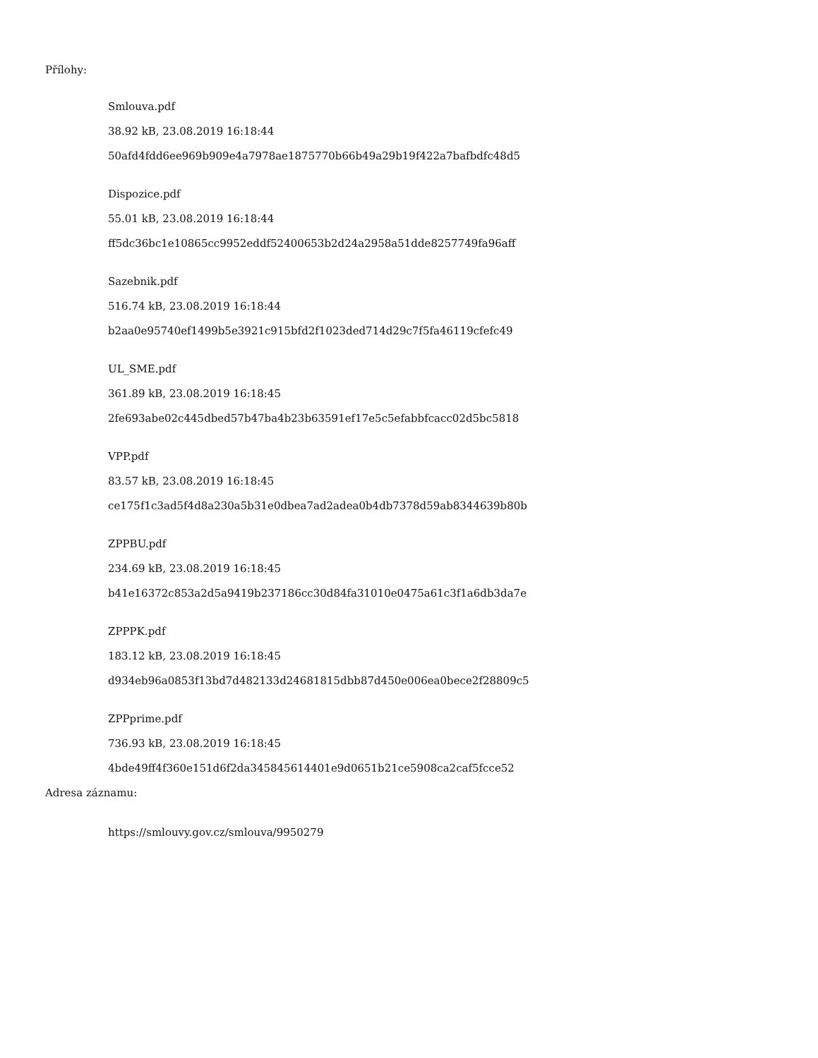Přílohy:
Smlouva.pdf
38.92 kB, 23.08.2019 16:18:44
50afd4fdd6ee969b909e4a7978ae1875770b66b49a29b19f422a7bafbdfc48d5
Dispozice.pdf
55.01 kB, 23.08.2019 16:18:44
ff5dc36bc1e10865cc9952eddf52400653b2d24a2958a51dde8257749fa96aff
Sazebnik.pdf
516.74 kB, 23.08.2019 16:18:44
b2aa0e95740ef1499b5e3921c915bfd2f1023ded714d29c7f5fa46119cfefc49
UL_SME.pdf
361.89 kB, 23.08.2019 16:18:45
2fe693abe02c445dbed57b47ba4b23b63591ef17e5c5efabbfcacc02d5bc5818
VPP.pdf
83.57 kB, 23.08.2019 16:18:45
ce175f1c3ad5f4d8a230a5b31e0dbea7ad2adea0b4db7378d59ab8344639b80b
ZPPBU.pdf
234.69 kB, 23.08.2019 16:18:45
b41e16372c853a2d5a9419b237186cc30d84fa31010e0475a61c3f1a6db3da7e
ZPPPK.pdf
183.12 kB, 23.08.2019 16:18:45
d934eb96a0853f13bd7d482133d24681815dbb87d450e006ea0bece2f28809c5
ZPPprime.pdf
736.93 kB, 23.08.2019 16:18:45
4bde49ff4f360e151d6f2da345845614401e9d0651b21ce5908ca2caf5fcce52
Adresa záznamu:
https://smlouvy.gov.cz/smlouva/9950279